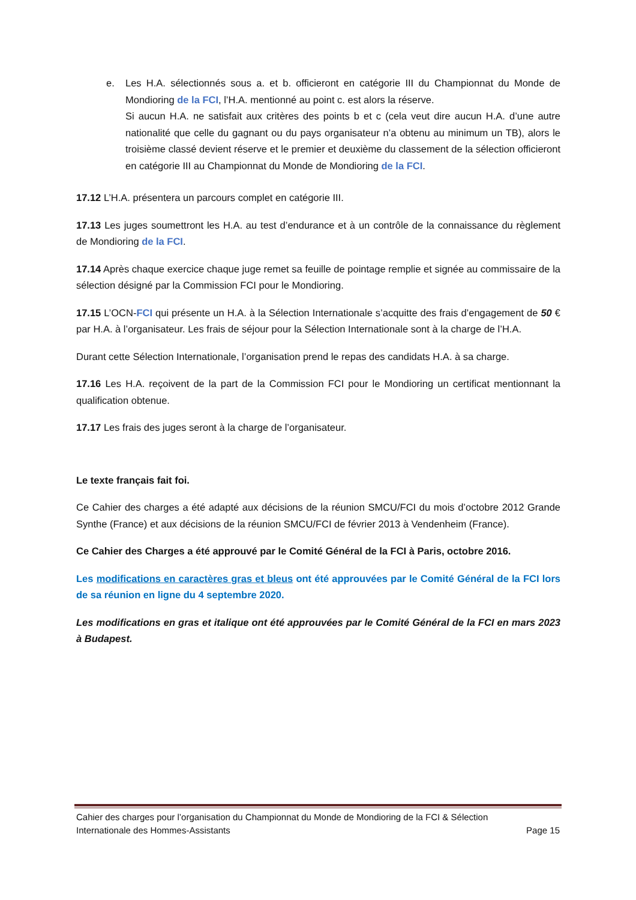e. Les H.A. sélectionnés sous a. et b. officieront en catégorie III du Championnat du Monde de Mondioring de la FCI, l’H.A. mentionné au point c. est alors la réserve.
Si aucun H.A. ne satisfait aux critères des points b et c (cela veut dire aucun H.A. d’une autre nationalité que celle du gagnant ou du pays organisateur n’a obtenu au minimum un TB), alors le troisième classé devient réserve et le premier et deuxième du classement de la sélection officieront en catégorie III au Championnat du Monde de Mondioring de la FCI.
17.12 L’H.A. présentera un parcours complet en catégorie III.
17.13 Les juges soumettront les H.A. au test d’endurance et à un contrôle de la connaissance du règlement de Mondioring de la FCI.
17.14 Après chaque exercice chaque juge remet sa feuille de pointage remplie et signée au commissaire de la sélection désigné par la Commission FCI pour le Mondioring.
17.15 L’OCN-FCI qui présente un H.A. à la Sélection Internationale s’acquitte des frais d’engagement de 50 € par H.A. à l’organisateur. Les frais de séjour pour la Sélection Internationale sont à la charge de l’H.A.
Durant cette Sélection Internationale, l’organisation prend le repas des candidats H.A. à sa charge.
17.16 Les H.A. reçoivent de la part de la Commission FCI pour le Mondioring un certificat mentionnant la qualification obtenue.
17.17 Les frais des juges seront à la charge de l’organisateur.
Le texte français fait foi.
Ce Cahier des charges a été adapté aux décisions de la réunion SMCU/FCI du mois d’octobre 2012 Grande Synthe (France) et aux décisions de la réunion SMCU/FCI de février 2013 à Vendenheim (France).
Ce Cahier des Charges a été approuvé par le Comité Général de la FCI à Paris, octobre 2016.
Les modifications en caractères gras et bleus ont été approuvées par le Comité Général de la FCI lors de sa réunion en ligne du 4 septembre 2020.
Les modifications en gras et italique ont été approuvées par le Comité Général de la FCI en mars 2023 à Budapest.
Cahier des charges pour l’organisation du Championnat du Monde de Mondioring de la FCI & Sélection
Internationale des Hommes-Assistants Page 15